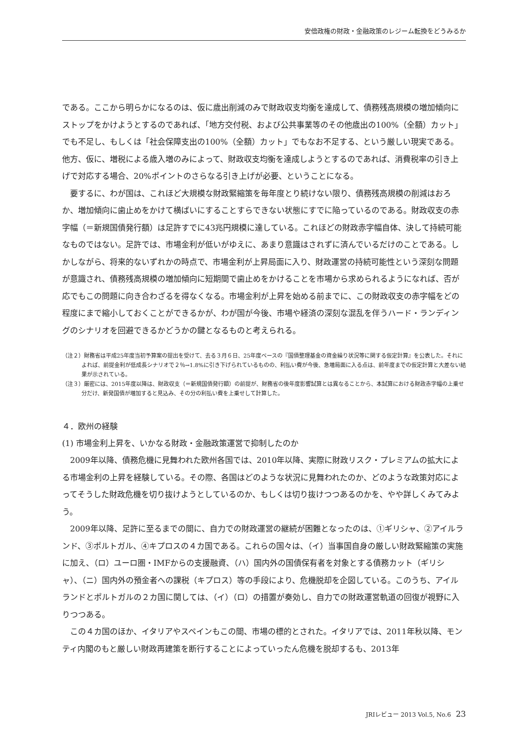安倍政権の財政・金融政策のレジーム転換をどうみるか
である。ここから明らかになるのは、仮に歳出削減のみで財政収支均衡を達成して、債務残高規模の増加傾向にストップをかけようとするのであれば、「地方交付税、および公共事業等のその他歳出の100%（全額）カット」でも不足し、もしくは「社会保障支出の100%（全額）カット」でもなお不足する、という厳しい現実である。他方、仮に、増税による歳入増のみによって、財政収支均衡を達成しようとするのであれば、消費税率の引き上げで対応する場合、20%ポイントのさらなる引き上げが必要、ということになる。
要するに、わが国は、これほど大規模な財政緊縮策を毎年度とり続けない限り、債務残高規模の削減はおろか、増加傾向に歯止めをかけて横ばいにすることすらできない状態にすでに陥っているのである。財政収支の赤字幅（＝新規国債発行額）は足許すでに43兆円規模に達している。これほどの財政赤字幅自体、決して持続可能なものではない。足許では、市場金利が低いがゆえに、あまり意識はされずに済んでいるだけのことである。しかしながら、将来的ないずれかの時点で、市場金利が上昇局面に入り、財政運営の持続可能性という深刻な問題が意識され、債務残高規模の増加傾向に短期間で歯止めをかけることを市場から求められるようになれば、否が応でもこの問題に向き合わざるを得なくなる。市場金利が上昇を始める前までに、この財政収支の赤字幅をどの程度にまで縮小しておくことができるかが、わが国が今後、市場や経済の深刻な混乱を伴うハード・ランディングのシナリオを回避できるかどうかの鍵となるものと考えられる。
（注２）財務省は平成25年度当初予算案の提出を受けて、去る３月６日、25年度ベースの『国債整理基金の資金繰り状況等に関する仮定計算』を公表した。それによれば、前提金利が低成長シナリオで２％→1.8%に引き下げられているものの、利払い費が今後、急増局面に入る点は、前年度までの仮定計算と大差ない結果が示されている。
（注３）厳密には、2015年度以降は、財政収支（＝新規国債発行額）の前提が、財務省の後年度影響試算とは異なることから、本試算における財政赤字幅の上乗せ分だけ、新発国債が増加すると見込み、その分の利払い費を上乗せして計算した。
４．欧州の経験
(1) 市場金利上昇を、いかなる財政・金融政策運営で抑制したのか
2009年以降、債務危機に見舞われた欧州各国では、2010年以降、実際に財政リスク・プレミアムの拡大による市場金利の上昇を経験している。その際、各国はどのような状況に見舞われたのか、どのような政策対応によってそうした財政危機を切り抜けようとしているのか、もしくは切り抜けつつあるのかを、やや詳しくみてみよう。
2009年以降、足許に至るまでの間に、自力での財政運営の継続が困難となったのは、①ギリシャ、②アイルランド、③ポルトガル、④キプロスの４カ国である。これらの国々は、（イ）当事国自身の厳しい財政緊縮策の実施に加え、（ロ）ユーロ圏・IMFからの支援融資、（ハ）国内外の国債保有者を対象とする債務カット（ギリシャ）、（ニ）国内外の預金者への課税（キプロス）等の手段により、危機脱却を企図している。このうち、アイルランドとポルトガルの２カ国に関しては、（イ）（ロ）の措置が奏効し、自力での財政運営軌道の回復が視野に入りつつある。
この４カ国のほか、イタリアやスペインもこの間、市場の標的とされた。イタリアでは、2011年秋以降、モンティ内閣のもと厳しい財政再建策を断行することによっていったん危機を脱却するも、2013年
JRIレビュー 2013 Vol.5, No.6 23